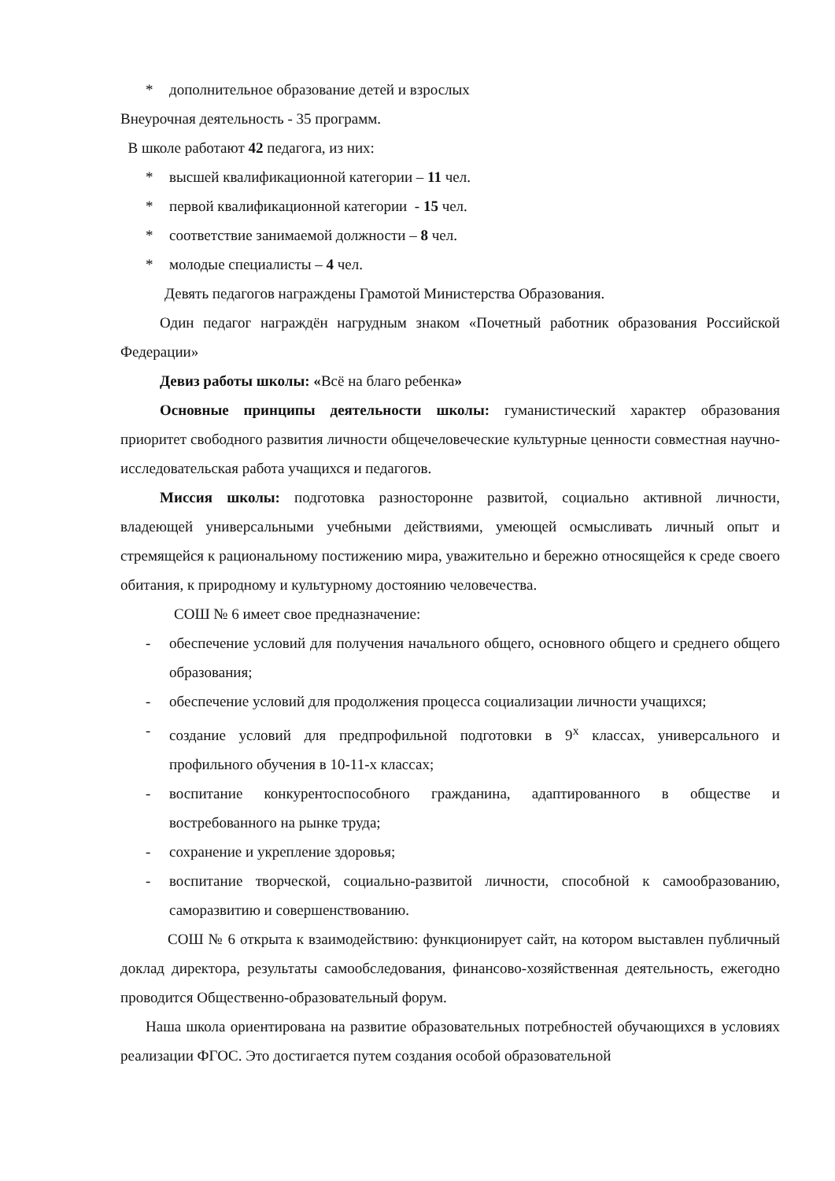* дополнительное образование детей и взрослых
Внеурочная деятельность - 35 программ.
В школе работают 42 педагога, из них:
* высшей квалификационной категории – 11 чел.
* первой квалификационной категории - 15 чел.
* соответствие занимаемой должности – 8 чел.
* молодые специалисты – 4 чел.
Девять педагогов награждены Грамотой Министерства Образования.
Один педагог награждён нагрудным знаком «Почетный работник образования Российской Федерации»
Девиз работы школы: «Всё на благо ребенка»
Основные принципы деятельности школы: гуманистический характер образования приоритет свободного развития личности общечеловеческие культурные ценности совместная научно-исследовательская работа учащихся и педагогов.
Миссия школы: подготовка разносторонне развитой, социально активной личности, владеющей универсальными учебными действиями, умеющей осмысливать личный опыт и стремящейся к рациональному постижению мира, уважительно и бережно относящейся к среде своего обитания, к природному и культурному достоянию человечества.
СОШ № 6 имеет свое предназначение:
- обеспечение условий для получения начального общего, основного общего и среднего общего образования;
- обеспечение условий для продолжения процесса социализации личности учащихся;
- создание условий для предпрофильной подготовки в 9<sup>х</sup> классах, универсального и профильного обучения в 10-11-х классах;
- воспитание конкурентоспособного гражданина, адаптированного в обществе и востребованного на рынке труда;
- сохранение и укрепление здоровья;
- воспитание творческой, социально-развитой личности, способной к самообразованию, саморазвитию и совершенствованию.
СОШ № 6 открыта к взаимодействию: функционирует сайт, на котором выставлен публичный доклад директора, результаты самообследования, финансово-хозяйственная деятельность, ежегодно проводится Общественно-образовательный форум.
Наша школа ориентирована на развитие образовательных потребностей обучающихся в условиях реализации ФГОС. Это достигается путем создания особой образовательной